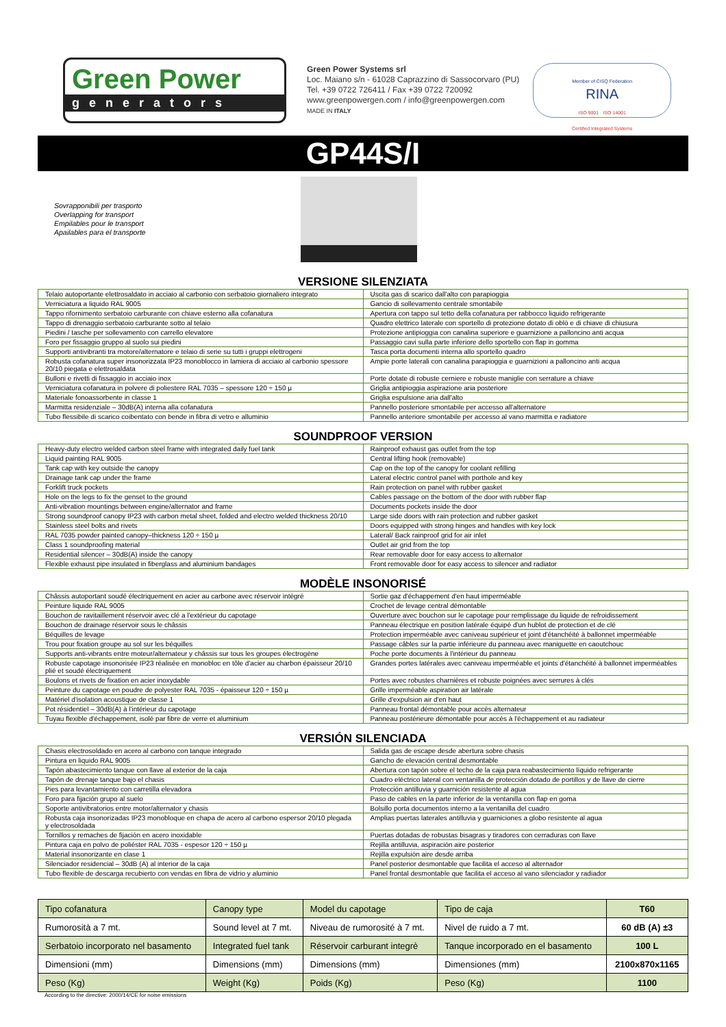Green Power
generators
Green Power Systems srl
Loc. Maiano s/n - 61028 Caprazzino di Sassocorvaro (PU)
Tel. +39 0722 726411 / Fax +39 0722 720092
www.greenpowergen.com / info@greenpowergen.com
MADE IN ITALY
Member of CISQ Federation
RINA
ISO 9001 · ISO 14001
Certified Integrated Systems
GP44S/I
Sovrapponibili per trasporto
Overlapping for transport
Empilables pour le transport
Apailables para el transporte
VERSIONE SILENZIATA
| Telaio autoportante elettrosaldato in acciaio al carbonio con serbatoio giornaliero integrato | Uscita gas di scarico dall'alto con parapioggia |
| Verniciatura a liquido RAL 9005 | Gancio di sollevamento centrale smontabile |
| Tappo rifornimento serbatoio carburante con chiave esterno alla cofanatura | Apertura con tappo sul tetto della cofanatura per rabbocco liquido refrigerante |
| Tappo di drenaggio serbatoio carburante sotto al telaio | Quadro elettrico laterale con sportello di protezione dotato di oblò e di chiave di chiusura |
| Piedini / tasche per sollevamento con carrello elevatore | Protezione antipioggia con canalina superiore e guarnizione a palloncino anti acqua |
| Foro per fissaggio gruppo al suolo sui piedini | Passaggio cavi sulla parte inferiore dello sportello con flap in gomma |
| Supporti antivibranti tra motore/alternatore e telaio di serie su tutti i gruppi elettrogeni | Tasca porta documenti interna allo sportello quadro |
| Robusta cofanatura super insonorizzata IP23 monoblocco in lamiera di acciaio al carbonio spessore 20/10 piegata e elettrosaldata | Ampie porte laterali con canalina parapioggia e guarnizioni a palloncino anti acqua |
| Bulloni e rivetti di fissaggio in acciaio inox | Porte dotate di robuste cerniere e robuste maniglie con serrature a chiave |
| Verniciatura cofanatura in polvere di poliestere RAL 7035 – spessore 120 ÷ 150 µ | Griglia antipioggia aspirazione aria posteriore |
| Materiale fonoassorbente in classe 1 | Griglia espulsione aria dall'alto |
| Marmitta residenziale – 30dB(A) interna alla cofanatura | Pannello posteriore smontabile per accesso all'alternatore |
| Tubo flessibile di scarico coibentato con bende in fibra di vetro e alluminio | Pannello anteriore smontabile per accesso al vano marmitta e radiatore |
SOUNDPROOF VERSION
| Heavy-duty electro welded carbon steel frame with integrated daily fuel tank | Rainproof exhaust gas outlet from the top |
| Liquid painting RAL 9005 | Central lifting hook (removable) |
| Tank cap with key outside the canopy | Cap on the top of the canopy for coolant refilling |
| Drainage tank cap under the frame | Lateral electric control panel with porthole and key |
| Forklift truck pockets | Rain protection on panel with rubber gasket |
| Hole on the legs to fix the genset to the ground | Cables passage on the bottom of the door with rubber flap |
| Anti-vibration mountings between engine/alternator and frame | Documents pockets inside the door |
| Strong soundproof canopy IP23 with carbon metal sheet, folded and electro welded thickness 20/10 | Large side doors with rain protection and rubber gasket |
| Stainless steel bolts and rivets | Doors equipped with strong hinges and handles with key lock |
| RAL 7035 powder painted canopy–thickness 120 ÷ 150 µ | Lateral/ Back rainproof grid for air inlet |
| Class 1 soundproofing material | Outlet air grid from the top |
| Residential silencer – 30dB(A) inside the canopy | Rear removable door for easy access to alternator |
| Flexible exhaust pipe insulated in fiberglass and aluminium bandages | Front removable door for easy access to silencer and radiator |
MODÈLE INSONORISÉ
| Châssis autoportant soudé électriquement en acier au carbone avec réservoir intégré | Sortie gaz d'échappement d'en haut imperméable |
| Peinture liquide RAL 9005 | Crochet de levage central démontable |
| Bouchon de ravitaillement réservoir avec clé a l'extérieur du capotage | Ouverture avec bouchon sur le capotage pour remplissage du liquide de refroidissement |
| Bouchon de drainage réservoir sous le châssis | Panneau électrique en position latérale équipé d'un hublot de protection et de clé |
| Béquilles de levage | Protection imperméable avec caniveau supérieur et joint d'étanchéité à ballonnet imperméable |
| Trou pour fixation groupe au sol sur les béquilles | Passage câbles sur la partie inférieure du panneau avec maniguette en caoutchouc |
| Supports anti-vibrants entre moteur/alternateur y châssis sur tous les groupes électrogène | Poche porte documents à l'intérieur du panneau |
| Robuste capotage insonorisée IP23 réalisée en monobloc en tôle d'acier au charbon épaisseur 20/10 plié et soudé électriquement | Grandes portes latérales avec caniveau imperméable et joints d'étanchéité à ballonnet imperméables |
| Boulons et rivets de fixation en acier inoxydable | Portes avec robustes charnières et robuste poignées avec serrures à clés |
| Peinture du capotage en poudre de polyester RAL 7035 - épaisseur 120 ÷ 150 µ | Grille imperméable aspiration air latérale |
| Matériel d'isolation acoustique de classe 1 | Grille d'expulsion air d'en haut |
| Pot résidentiel – 30dB(A) à l'intérieur du capotage | Panneau frontal démontable pour accès alternateur |
| Tuyau flexible d'échappement, isolé par fibre de verre et aluminium | Panneau postérieure démontable pour accès à l'échappement et au radiateur |
VERSIÓN SILENCIADA
| Chasis electrosoldado en acero al carbono con tanque integrado | Salida gas de escape desde abertura sobre chasis |
| Pintura en liquido RAL 9005 | Gancho de elevación central desmontable |
| Tapón abastecimiento tanque con llave al exterior de la caja | Abertura con tapón sobre el techo de la caja para reabastecimiento líquido refrigerante |
| Tapón de drenaje tanque bajo el chasis | Cuadro eléctrico lateral con ventanilla de protección dotado de portillos y de llave de cierre |
| Pies para levantamiento con carretilla elevadora | Protección antilluvia y guarnición resistente al agua |
| Foro para fijación grupo al suelo | Paso de cables en la parte inferior de la ventanilla con flap en goma |
| Soporte antivibratorios entre motor/alternator y chasis | Bolsillo porta documentos interno a la ventanilla del cuadro |
| Robusta caja insonorizadas IP23 monobloque en chapa de acero al carbono espersor 20/10 plegada y electrosoldada | Amplias puertas laterales antilluvia y guarniciones a globo resistente al agua |
| Tornillos y remaches de fijación en acero inoxidable | Puertas dotadas de robustas bisagras y tiradores con cerraduras con llave |
| Pintura caja en polvo de poliéster RAL 7035 - espesor 120 ÷ 150 µ | Rejilla antilluvia, aspiración aire posterior |
| Material insonorizante en clase 1 | Rejilla expulsión aire desde arriba |
| Silenciador residencial – 30dB (A) al interior de la caja | Panel posterior desmontable que facilita el acceso al alternador |
| Tubo flexible de descarga recubierto con vendas en fibra de vidrio y aluminio | Panel frontal desmontable que facilita el acceso al vano silenciador y radiador |
| Tipo cofanatura | Canopy type | Model du capotage | Tipo de caja | T60 |
| Rumorosità a 7 mt. | Sound level at 7 mt. | Niveau de rumorosité à 7 mt. | Nivel de ruido a 7 mt. | 60 dB (A) ±3 |
| Serbatoio incorporato nel basamento | Integrated fuel tank | Réservoir carburant integrè | Tanque incorporado en el basamento | 100 L |
| Dimensioni (mm) | Dimensions (mm) | Dimensions (mm) | Dimensiones (mm) | 2100x870x1165 |
| Peso (Kg) | Weight (Kg) | Poids (Kg) | Peso (Kg) | 1100 |
According to the directive: 2000/14/CE for noise emissions